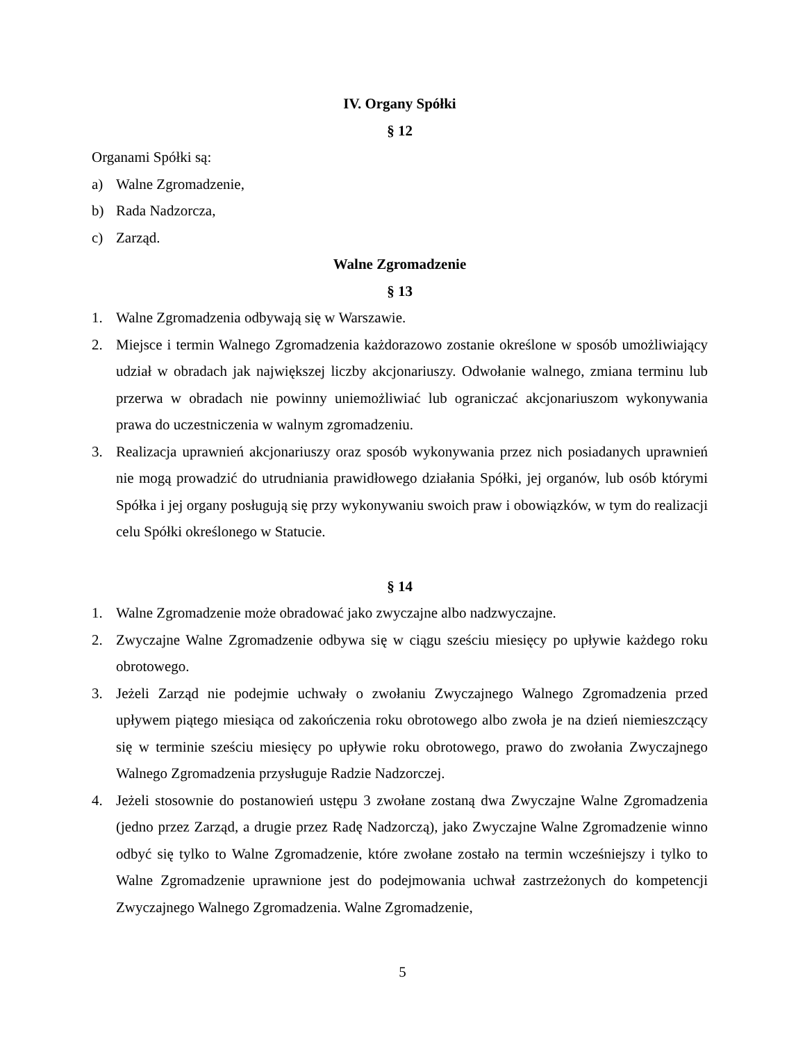IV. Organy Spółki
§ 12
Organami Spółki są:
a) Walne Zgromadzenie,
b) Rada Nadzorcza,
c) Zarząd.
Walne Zgromadzenie
§ 13
1. Walne Zgromadzenia odbywają się w Warszawie.
2. Miejsce i termin Walnego Zgromadzenia każdorazowo zostanie określone w sposób umożliwiający udział w obradach jak największej liczby akcjonariuszy. Odwołanie walnego, zmiana terminu lub przerwa w obradach nie powinny uniemożliwiać lub ograniczać akcjonariuszom wykonywania prawa do uczestniczenia w walnym zgromadzeniu.
3. Realizacja uprawnień akcjonariuszy oraz sposób wykonywania przez nich posiadanych uprawnień nie mogą prowadzić do utrudniania prawidłowego działania Spółki, jej organów, lub osób którymi Spółka i jej organy posługują się przy wykonywaniu swoich praw i obowiązków, w tym do realizacji celu Spółki określonego w Statucie.
§ 14
1. Walne Zgromadzenie może obradować jako zwyczajne albo nadzwyczajne.
2. Zwyczajne Walne Zgromadzenie odbywa się w ciągu sześciu miesięcy po upływie każdego roku obrotowego.
3. Jeżeli Zarząd nie podejmie uchwały o zwołaniu Zwyczajnego Walnego Zgromadzenia przed upływem piątego miesiąca od zakończenia roku obrotowego albo zwoła je na dzień niemieszczący się w terminie sześciu miesięcy po upływie roku obrotowego, prawo do zwołania Zwyczajnego Walnego Zgromadzenia przysługuje Radzie Nadzorczej.
4. Jeżeli stosownie do postanowień ustępu 3 zwołane zostaną dwa Zwyczajne Walne Zgromadzenia (jedno przez Zarząd, a drugie przez Radę Nadzorczą), jako Zwyczajne Walne Zgromadzenie winno odbyć się tylko to Walne Zgromadzenie, które zwołane zostało na termin wcześniejszy i tylko to Walne Zgromadzenie uprawnione jest do podejmowania uchwał zastrzeżonych do kompetencji Zwyczajnego Walnego Zgromadzenia. Walne Zgromadzenie,
5